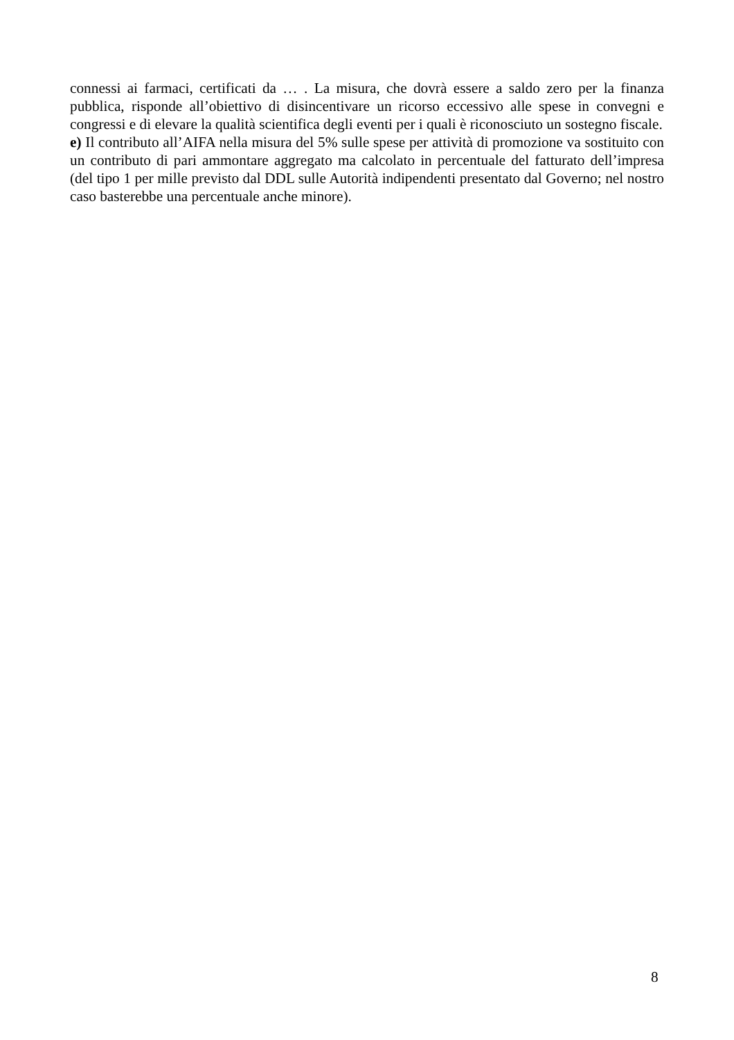connessi ai farmaci, certificati da … . La misura, che dovrà essere a saldo zero per la finanza pubblica, risponde all’obiettivo di disincentivare un ricorso eccessivo alle spese in convegni e congressi e di elevare la qualità scientifica degli eventi per i quali è riconosciuto un sostegno fiscale.
e) Il contributo all’AIFA nella misura del 5% sulle spese per attività di promozione va sostituito con un contributo di pari ammontare aggregato ma calcolato in percentuale del fatturato dell’impresa (del tipo 1 per mille previsto dal DDL sulle Autorità indipendenti presentato dal Governo; nel nostro caso basterebbe una percentuale anche minore).
8